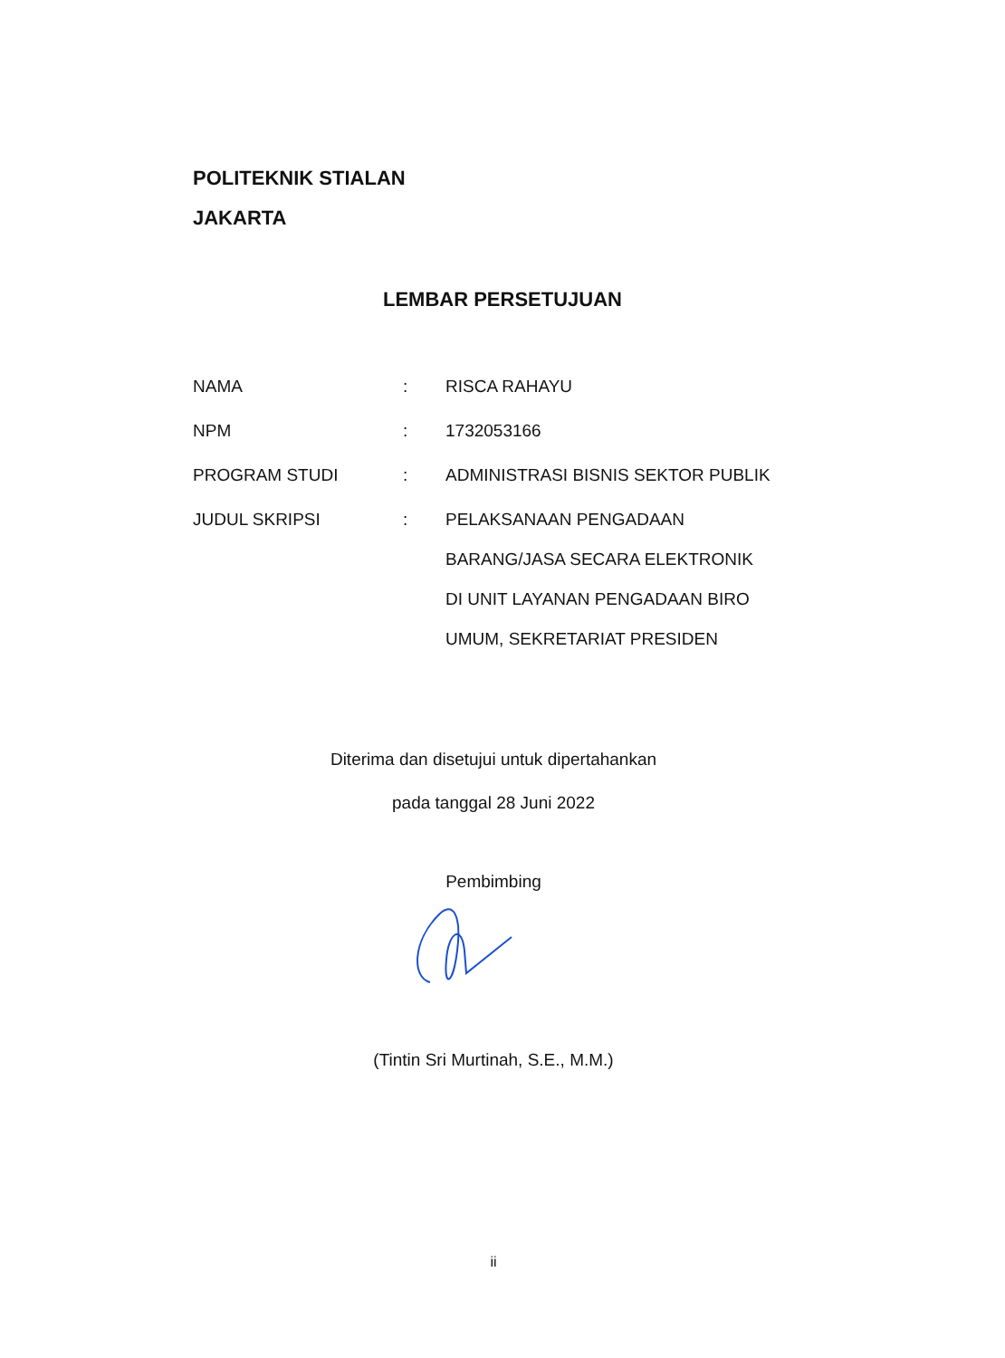POLITEKNIK STIALAN
JAKARTA
LEMBAR PERSETUJUAN
| NAMA | : | RISCA RAHAYU |
| NPM | : | 1732053166 |
| PROGRAM STUDI | : | ADMINISTRASI BISNIS SEKTOR PUBLIK |
| JUDUL SKRIPSI | : | PELAKSANAAN PENGADAAN BARANG/JASA SECARA ELEKTRONIK DI UNIT LAYANAN PENGADAAN BIRO UMUM, SEKRETARIAT PRESIDEN |
Diterima dan disetujui untuk dipertahankan
pada tanggal 28 Juni 2022
Pembimbing
(Tintin Sri Murtinah, S.E., M.M.)
ii